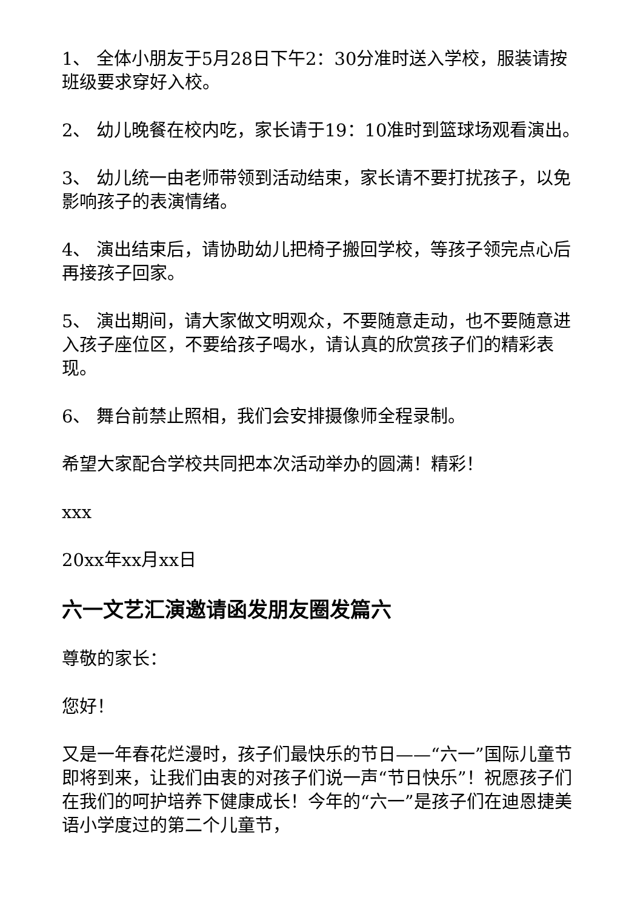1、 全体小朋友于5月28日下午2：30分准时送入学校，服装请按班级要求穿好入校。
2、 幼儿晚餐在校内吃，家长请于19：10准时到篮球场观看演出。
3、 幼儿统一由老师带领到活动结束，家长请不要打扰孩子，以免影响孩子的表演情绪。
4、 演出结束后，请协助幼儿把椅子搬回学校，等孩子领完点心后再接孩子回家。
5、 演出期间，请大家做文明观众，不要随意走动，也不要随意进入孩子座位区，不要给孩子喝水，请认真的欣赏孩子们的精彩表现。
6、 舞台前禁止照相，我们会安排摄像师全程录制。
希望大家配合学校共同把本次活动举办的圆满！精彩！
xxx
20xx年xx月xx日
六一文艺汇演邀请函发朋友圈发篇六
尊敬的家长：
您好！
又是一年春花烂漫时，孩子们最快乐的节日——“六一”国际儿童节即将到来，让我们由衷的对孩子们说一声“节日快乐”！祝愿孩子们在我们的呵护培养下健康成长！今年的“六一”是孩子们在迪恩捷美语小学度过的第二个儿童节，